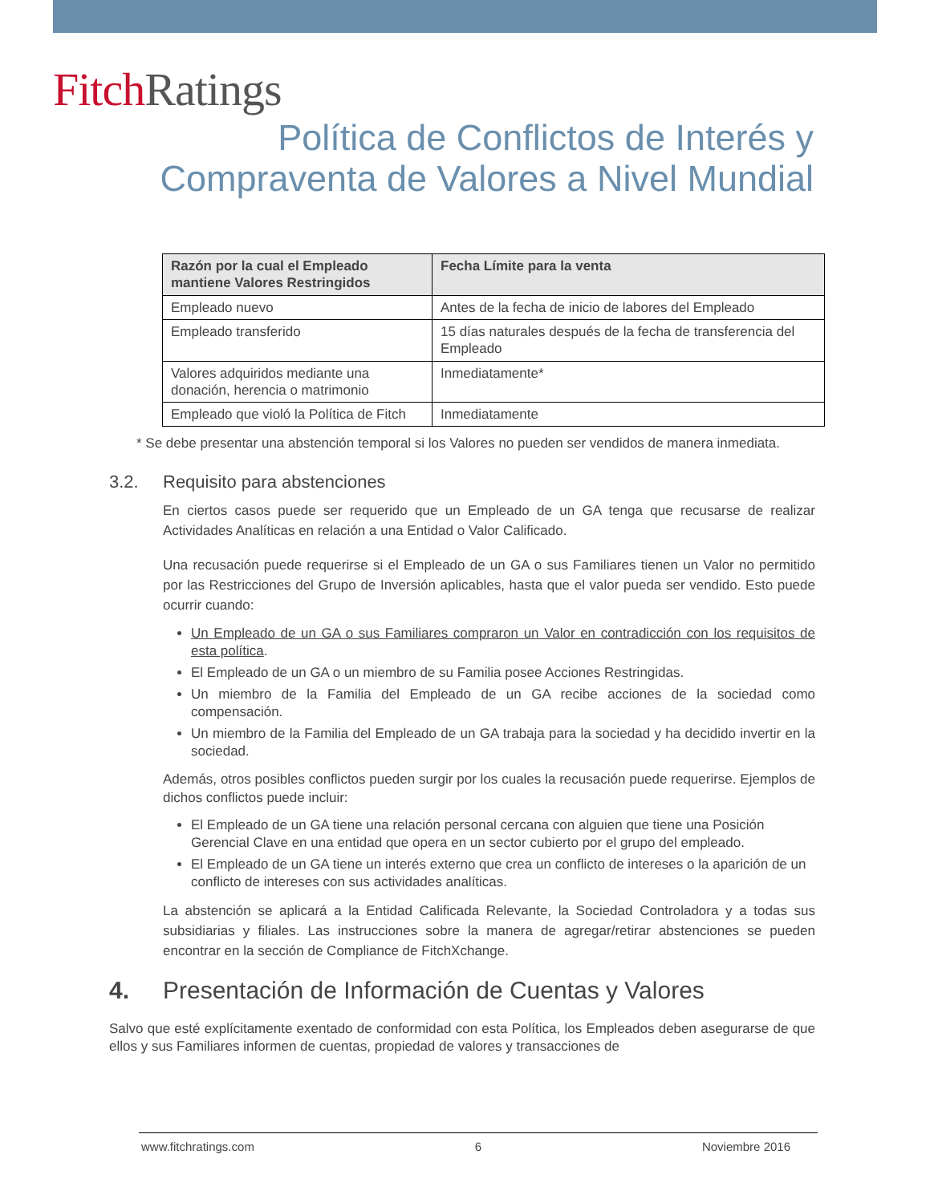Fitch Ratings
Política de Conflictos de Interés y
Compraventa de Valores a Nivel Mundial
| Razón por la cual el Empleado mantiene Valores Restringidos | Fecha Límite para la venta |
| --- | --- |
| Empleado nuevo | Antes de la fecha de inicio de labores del Empleado |
| Empleado transferido | 15 días naturales después de la fecha de transferencia del Empleado |
| Valores adquiridos mediante una donación, herencia o matrimonio | Inmediatamente* |
| Empleado que violó la Política de Fitch | Inmediatamente |
* Se debe presentar una abstención temporal si los Valores no pueden ser vendidos de manera inmediata.
3.2. Requisito para abstenciones
En ciertos casos puede ser requerido que un Empleado de un GA tenga que recusarse de realizar Actividades Analíticas en relación a una Entidad o Valor Calificado.
Una recusación puede requerirse si el Empleado de un GA o sus Familiares tienen un Valor no permitido por las Restricciones del Grupo de Inversión aplicables, hasta que el valor pueda ser vendido. Esto puede ocurrir cuando:
Un Empleado de un GA o sus Familiares compraron un Valor en contradicción con los requisitos de esta política.
El Empleado de un GA o un miembro de su Familia posee Acciones Restringidas.
Un miembro de la Familia del Empleado de un GA recibe acciones de la sociedad como compensación.
Un miembro de la Familia del Empleado de un GA trabaja para la sociedad y ha decidido invertir en la sociedad.
Además, otros posibles conflictos pueden surgir por los cuales la recusación puede requerirse. Ejemplos de dichos conflictos puede incluir:
El Empleado de un GA tiene una relación personal cercana con alguien que tiene una Posición Gerencial Clave en una entidad que opera en un sector cubierto por el grupo del empleado.
El Empleado de un GA tiene un interés externo que crea un conflicto de intereses o la aparición de un conflicto de intereses con sus actividades analíticas.
La abstención se aplicará a la Entidad Calificada Relevante, la Sociedad Controladora y a todas sus subsidiarias y filiales. Las instrucciones sobre la manera de agregar/retirar abstenciones se pueden encontrar en la sección de Compliance de FitchXchange.
4. Presentación de Información de Cuentas y Valores
Salvo que esté explícitamente exentado de conformidad con esta Política, los Empleados deben asegurarse de que ellos y sus Familiares informen de cuentas, propiedad de valores y transacciones de
www.fitchratings.com 6 Noviembre 2016